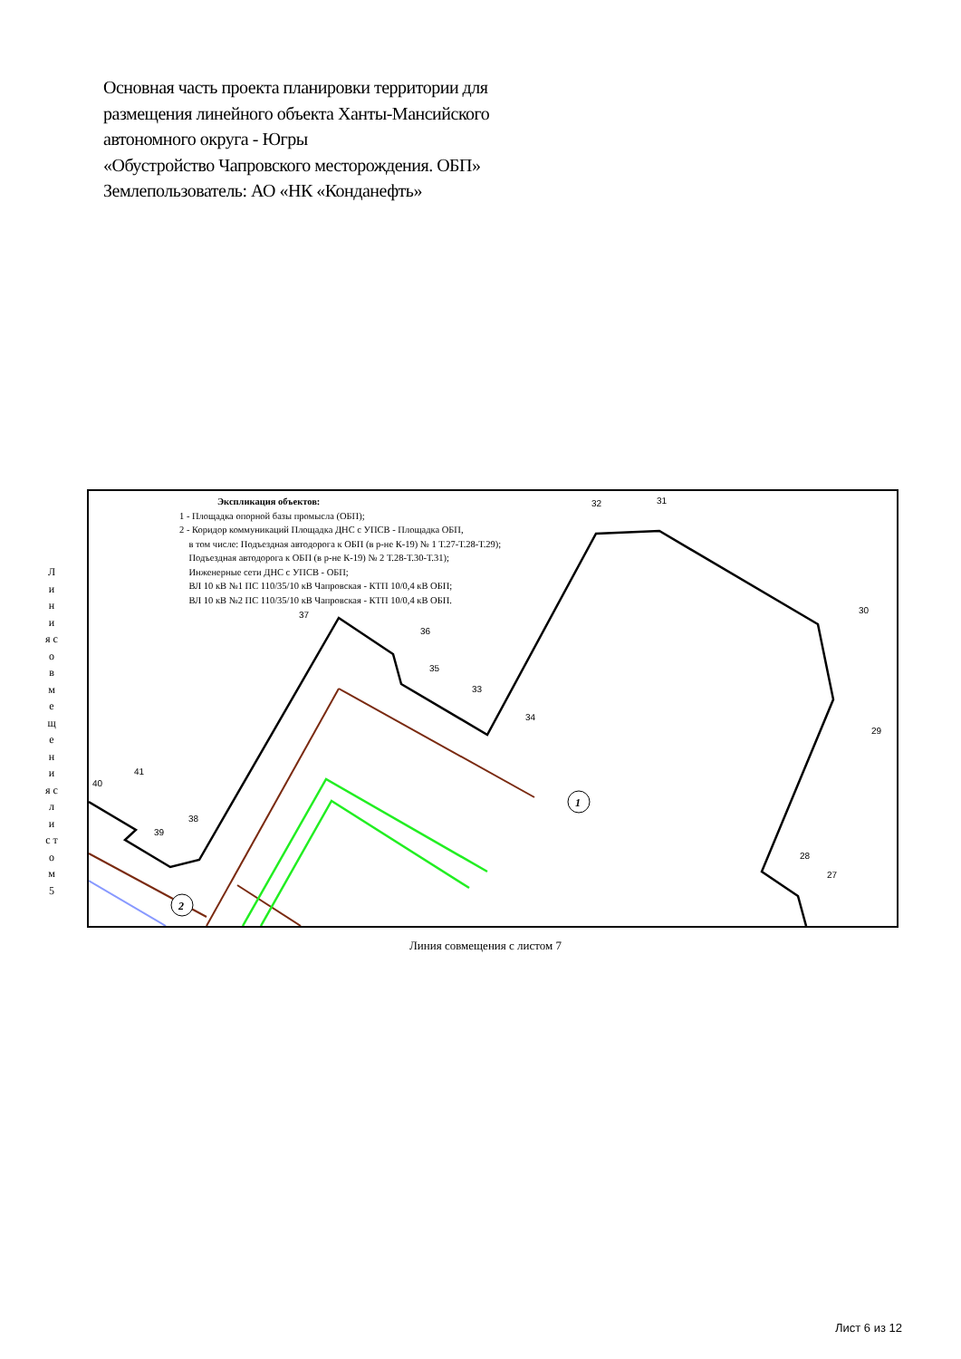Основная часть проекта планировки территории для
размещения линейного объекта Ханты-Мансийского
автономного округа - Югры
«Обустройство Чапровского месторождения. ОБП»
Землепользователь: АО «НК «Конданефть»
Л и н и я с о в м е щ е н и я с л и с т о м 5
1
2
32
31
30
29
28
27
37
36
35
33
34
41
40
39
38
Экспликация объектов:
1 - Площадка опорной базы промысла (ОБП);
2 - Коридор коммуникаций Площадка ДНС с УПСВ - Площадка ОБП,
в том числе: Подъездная автодорога к ОБП (в р-не К-19) № 1 Т.27-Т.28-Т.29);
Подъездная автодорога к ОБП (в р-не К-19) № 2 Т.28-Т.30-Т.31);
Инженерные сети ДНС с УПСВ - ОБП;
ВЛ 10 кВ №1 ПС 110/35/10 кВ Чапровская - КТП 10/0,4 кВ ОБП;
ВЛ 10 кВ №2 ПС 110/35/10 кВ Чапровская - КТП 10/0,4 кВ ОБП.
Линия совмещения с листом 7
Лист 6 из 12